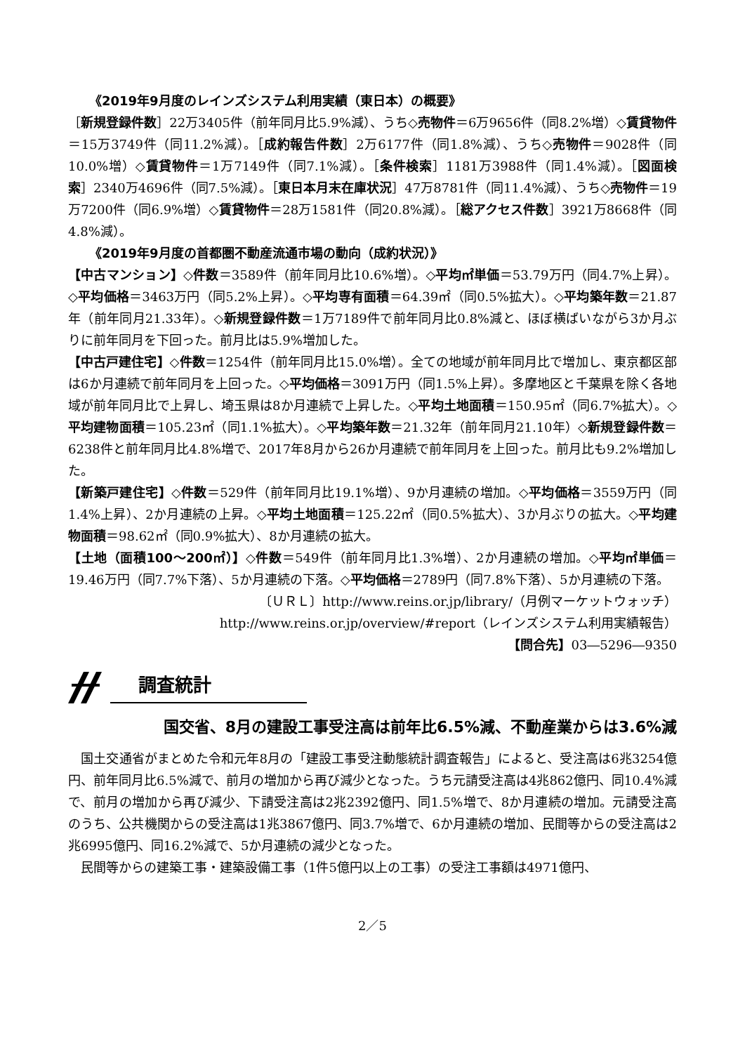《2019年9月度のレインズシステム利用実績（東日本）の概要》
［新規登録件数］22万3405件（前年同月比5.9%減）、うち◇売物件＝6万9656件（同8.2%増）◇賃貸物件＝15万3749件（同11.2%減）。［成約報告件数］2万6177件（同1.8%減）、うち◇売物件＝9028件（同10.0%増）◇賃貸物件＝1万7149件（同7.1%減）。［条件検索］1181万3988件（同1.4%減）。［図面検索］2340万4696件（同7.5%減）。［東日本月末在庫状況］47万8781件（同11.4%減）、うち◇売物件＝19万7200件（同6.9%増）◇賃貸物件＝28万1581件（同20.8%減）。［総アクセス件数］3921万8668件（同4.8%減）。
《2019年9月度の首都圏不動産流通市場の動向（成約状況）》
【中古マンション】◇件数＝3589件（前年同月比10.6%増）。◇平均㎡単価＝53.79万円（同4.7%上昇）。◇平均価格＝3463万円（同5.2%上昇）。◇平均専有面積＝64.39㎡（同0.5%拡大）。◇平均築年数＝21.87年（前年同月21.33年）。◇新規登録件数＝1万7189件で前年同月比0.8%減と、ほぼ横ばいながら3か月ぶりに前年同月を下回った。前月比は5.9%増加した。
【中古戸建住宅】◇件数＝1254件（前年同月比15.0%増）。全ての地域が前年同月比で増加し、東京都区部は6か月連続で前年同月を上回った。◇平均価格＝3091万円（同1.5%上昇）。多摩地区と千葉県を除く各地域が前年同月比で上昇し、埼玉県は8か月連続で上昇した。◇平均土地面積＝150.95㎡（同6.7%拡大）。◇平均建物面積＝105.23㎡（同1.1%拡大）。◇平均築年数＝21.32年（前年同月21.10年）◇新規登録件数＝6238件と前年同月比4.8%増で、2017年8月から26か月連続で前年同月を上回った。前月比も9.2%増加した。
【新築戸建住宅】◇件数＝529件（前年同月比19.1%増）、9か月連続の増加。◇平均価格＝3559万円（同1.4%上昇）、2か月連続の上昇。◇平均土地面積＝125.22㎡（同0.5%拡大）、3か月ぶりの拡大。◇平均建物面積＝98.62㎡（同0.9%拡大）、8か月連続の拡大。
【土地（面積100～200㎡）】◇件数＝549件（前年同月比1.3%増）、2か月連続の増加。◇平均㎡単価＝19.46万円（同7.7%下落）、5か月連続の下落。◇平均価格＝2789円（同7.8%下落）、5か月連続の下落。
〔ＵＲＬ〕http://www.reins.or.jp/library/（月例マーケットウォッチ）
http://www.reins.or.jp/overview/#report（レインズシステム利用実績報告）
【問合先】03―5296―9350
調査統計
国交省、8月の建設工事受注高は前年比6.5%減、不動産業からは3.6%減
国土交通省がまとめた令和元年8月の「建設工事受注動態統計調査報告」によると、受注高は6兆3254億円、前年同月比6.5%減で、前月の増加から再び減少となった。うち元請受注高は4兆862億円、同10.4%減で、前月の増加から再び減少、下請受注高は2兆2392億円、同1.5%増で、8か月連続の増加。元請受注高のうち、公共機関からの受注高は1兆3867億円、同3.7%増で、6か月連続の増加、民間等からの受注高は2兆6995億円、同16.2%減で、5か月連続の減少となった。
民間等からの建築工事・建築設備工事（1件5億円以上の工事）の受注工事額は4971億円、
2／5